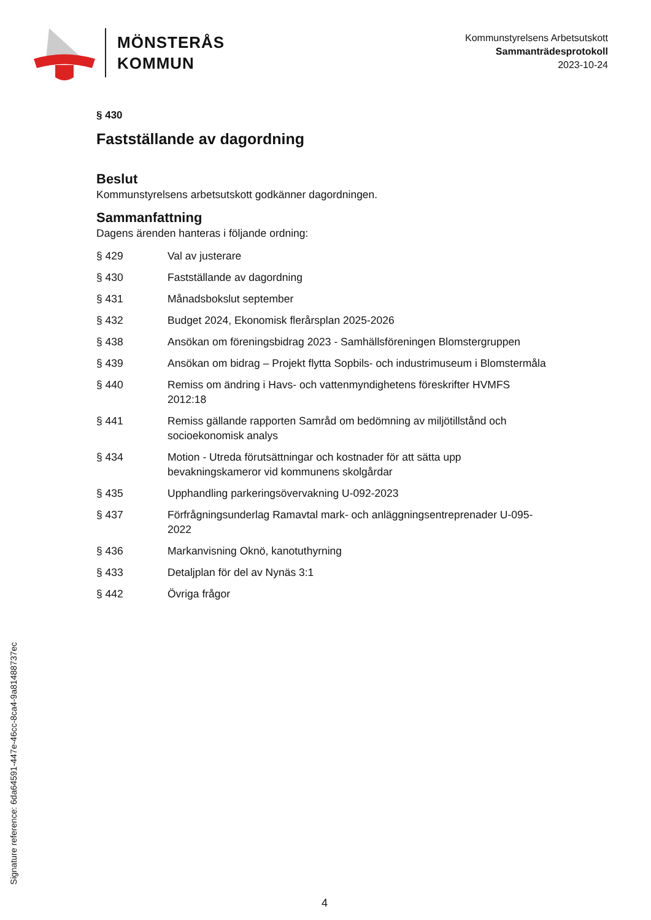MÖNSTERÅS
KOMMUN
Kommunstyrelsens Arbetsutskott
Sammanträdesprotokoll
2023-10-24
§ 430
Fastställande av dagordning
Beslut
Kommunstyrelsens arbetsutskott godkänner dagordningen.
Sammanfattning
Dagens ärenden hanteras i följande ordning:
§ 429 Val av justerare
§ 430 Fastställande av dagordning
§ 431 Månadsbokslut september
§ 432 Budget 2024, Ekonomisk flerårsplan 2025-2026
§ 438 Ansökan om föreningsbidrag 2023 - Samhällsföreningen Blomstergruppen
§ 439 Ansökan om bidrag – Projekt flytta Sopbils- och industrimuseum i Blomstermåla
§ 440 Remiss om ändring i Havs- och vattenmyndighetens föreskrifter HVMFS 2012:18
§ 441 Remiss gällande rapporten Samråd om bedömning av miljötillstånd och socioekonomisk analys
§ 434 Motion - Utreda förutsättningar och kostnader för att sätta upp bevakningskameror vid kommunens skolgårdar
§ 435 Upphandling parkeringsövervakning U-092-2023
§ 437 Förfrågningsunderlag Ramavtal mark- och anläggningsentreprenader U-095-2022
§ 436 Markanvisning Oknö, kanotuthyrning
§ 433 Detaljplan för del av Nynäs 3:1
§ 442 Övriga frågor
Signature reference: 6da64591-447e-46cc-8ca4-9a8148873​7ec
4